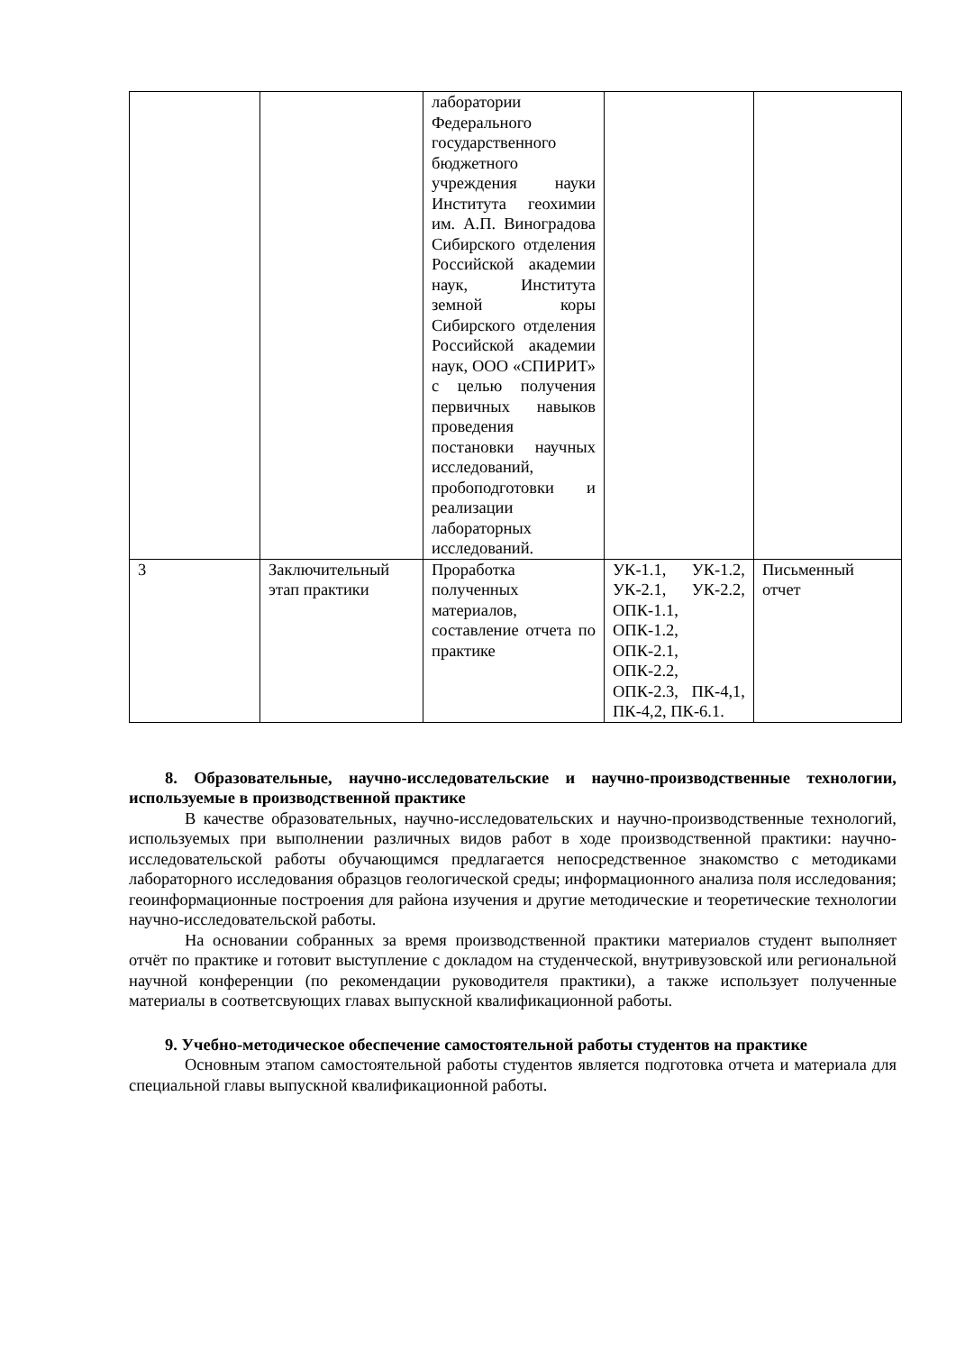| | | лаборатории Федерального государственного бюджетного учреждения науки Института геохимии им. А.П. Виноградова Сибирского отделения Российской академии наук, Института земной коры Сибирского отделения Российской академии наук, ООО «СПИРИТ» с целью получения первичных навыков проведения постановки научных исследований, пробоподготовки и реализации лабораторных исследований. | | |
| 3 | Заключительный этап практики | Проработка полученных материалов, составление отчета по практике | УК-1.1, УК-1.2, УК-2.1, УК-2.2, ОПК-1.1, ОПК-1.2, ОПК-2.1, ОПК-2.2, ОПК-2.3, ПК-4,1, ПК-4,2, ПК-6.1. | Письменный отчет |
8. Образовательные, научно-исследовательские и научно-производственные технологии, используемые в производственной практике
В качестве образовательных, научно-исследовательских и научно-производственные технологий, используемых при выполнении различных видов работ в ходе производственной практики: научно-исследовательской работы обучающимся предлагается непосредственное знакомство с методиками лабораторного исследования образцов геологической среды; информационного анализа поля исследования; геоинформационные построения для района изучения и другие методические и теоретические технологии научно-исследовательской работы.
На основании собранных за время производственной практики материалов студент выполняет отчёт по практике и готовит выступление с докладом на студенческой, внутривузовской или региональной научной конференции (по рекомендации руководителя практики), а также использует полученные материалы в соответсвующих главах выпускной квалификационной работы.
9. Учебно-методическое обеспечение самостоятельной работы студентов на практике
Основным этапом самостоятельной работы студентов является подготовка отчета и материала для специальной главы выпускной квалификационной работы.